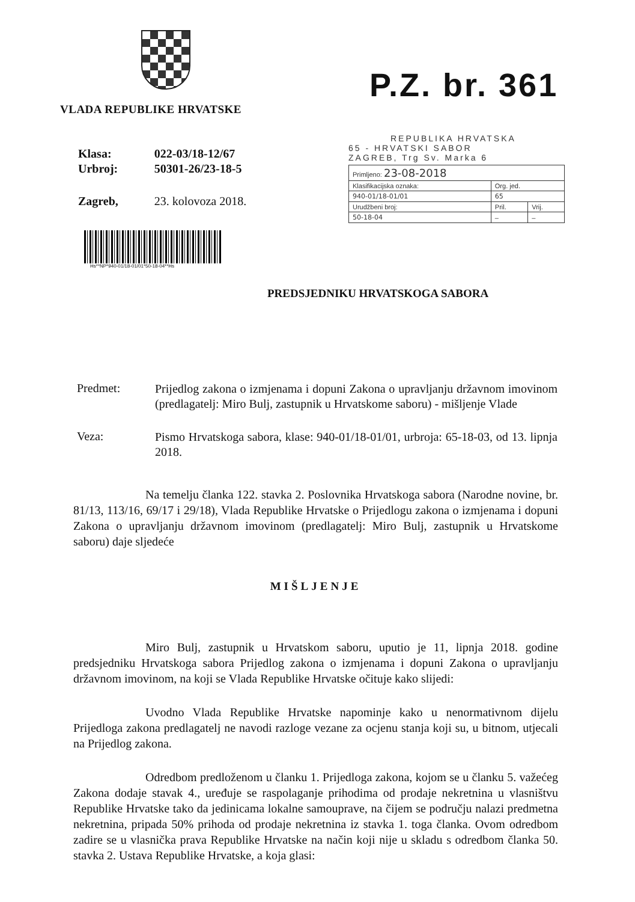VLADA REPUBLIKE HRVATSKE
| Klasa: | 022-03/18-12/67 |
| Urbroj: | 50301-26/23-18-5 |
| Zagreb, | 23. kolovoza 2018. |
Hs**NP*940-01/18-01/01*50-18-04**Hs
P.Z. br. 361
REPUBLIKA HRVATSKA
65 - HRVATSKI SABOR
ZAGREB, Trg Sv. Marka 6
| Primljeno: 23-08-2018 | | |
| Klasifikacijska oznaka: | Org. jed. | |
| 940-01/18-01/01 | 65 | |
| Urudžbeni broj: | Pril. | Vrij. |
| 50-18-04 | – | – |
PREDSJEDNIKU HRVATSKOGA SABORA
Predmet:
Prijedlog zakona o izmjenama i dopuni Zakona o upravljanju državnom imovinom (predlagatelj: Miro Bulj, zastupnik u Hrvatskome saboru) - mišljenje Vlade
Veza:
Pismo Hrvatskoga sabora, klase: 940-01/18-01/01, urbroja: 65-18-03, od 13. lipnja 2018.
Na temelju članka 122. stavka 2. Poslovnika Hrvatskoga sabora (Narodne novine, br. 81/13, 113/16, 69/17 i 29/18), Vlada Republike Hrvatske o Prijedlogu zakona o izmjenama i dopuni Zakona o upravljanju državnom imovinom (predlagatelj: Miro Bulj, zastupnik u Hrvatskome saboru) daje sljedeće
MIŠLJENJE
Miro Bulj, zastupnik u Hrvatskom saboru, uputio je 11, lipnja 2018. godine predsjedniku Hrvatskoga sabora Prijedlog zakona o izmjenama i dopuni Zakona o upravljanju državnom imovinom, na koji se Vlada Republike Hrvatske očituje kako slijedi:
Uvodno Vlada Republike Hrvatske napominje kako u nenormativnom dijelu Prijedloga zakona predlagatelj ne navodi razloge vezane za ocjenu stanja koji su, u bitnom, utjecali na Prijedlog zakona.
Odredbom predloženom u članku 1. Prijedloga zakona, kojom se u članku 5. važećeg Zakona dodaje stavak 4., uređuje se raspolaganje prihodima od prodaje nekretnina u vlasništvu Republike Hrvatske tako da jedinicama lokalne samouprave, na čijem se području nalazi predmetna nekretnina, pripada 50% prihoda od prodaje nekretnina iz stavka 1. toga članka. Ovom odredbom zadire se u vlasnička prava Republike Hrvatske na način koji nije u skladu s odredbom članka 50. stavka 2. Ustava Republike Hrvatske, a koja glasi: